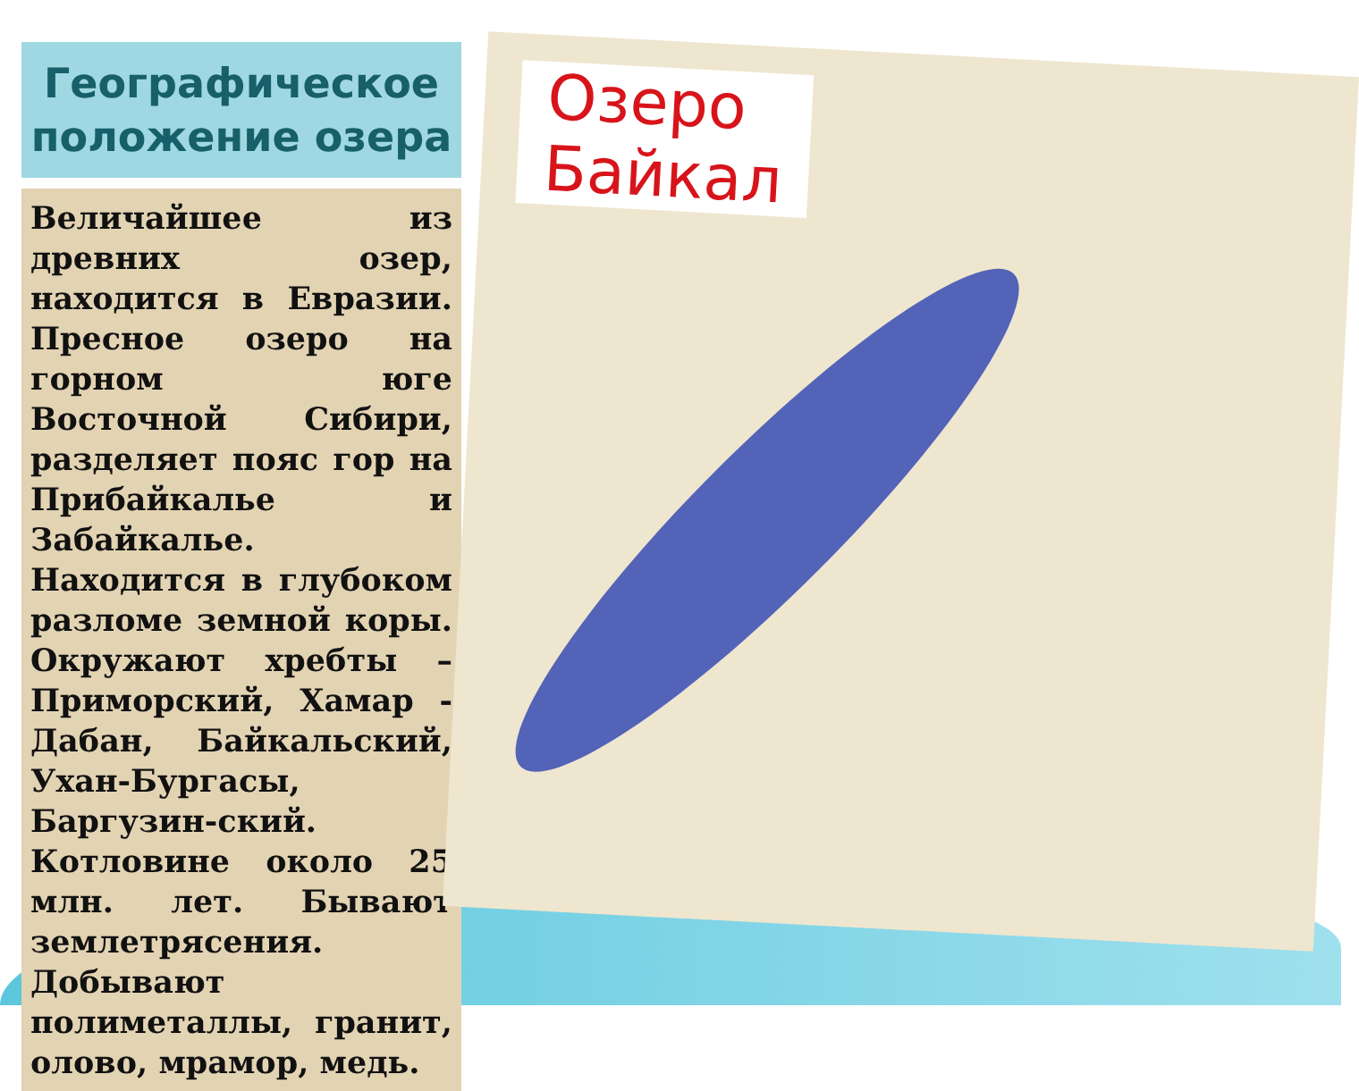Географическое
положение озера
Величайшее из древних озер, находится в Евразии. Пресное озеро на горном юге Восточной Сибири, разделяет пояс гор на Прибайкалье и Забайкалье. Находится в глубоком разломе земной коры. Окружают хребты – Приморский, Хамар - Дабан, Байкальский, Ухан-Бургасы, Баргузин-ский. Котловине около 25 млн. лет. Бывают землетрясения. Добывают полиметаллы, гранит, олово, мрамор, медь.
Озеро
Байкал